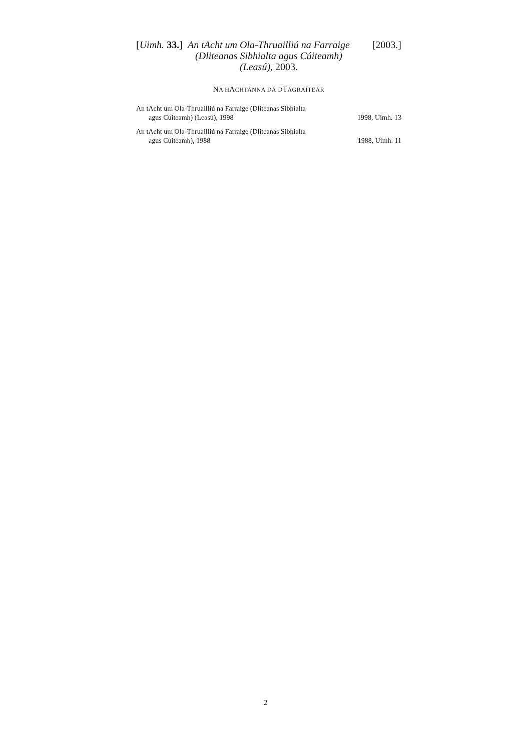[Uimh. 33.]
An tAcht um Ola-Thruailliú na Farraige (Dliteanas Sibhialta agus Cúiteamh) (Leasú), 2003.
[2003.]
NA HACHTANNA DÁ DTAGRAÍTEAR
| An tAcht um Ola-Thruailliú na Farraige (Dliteanas Sibhialta agus Cúiteamh) (Leasú), 1998 | 1998, Uimh. 13 |
| An tAcht um Ola-Thruailliú na Farraige (Dliteanas Sibhialta agus Cúiteamh), 1988 | 1988, Uimh. 11 |
2